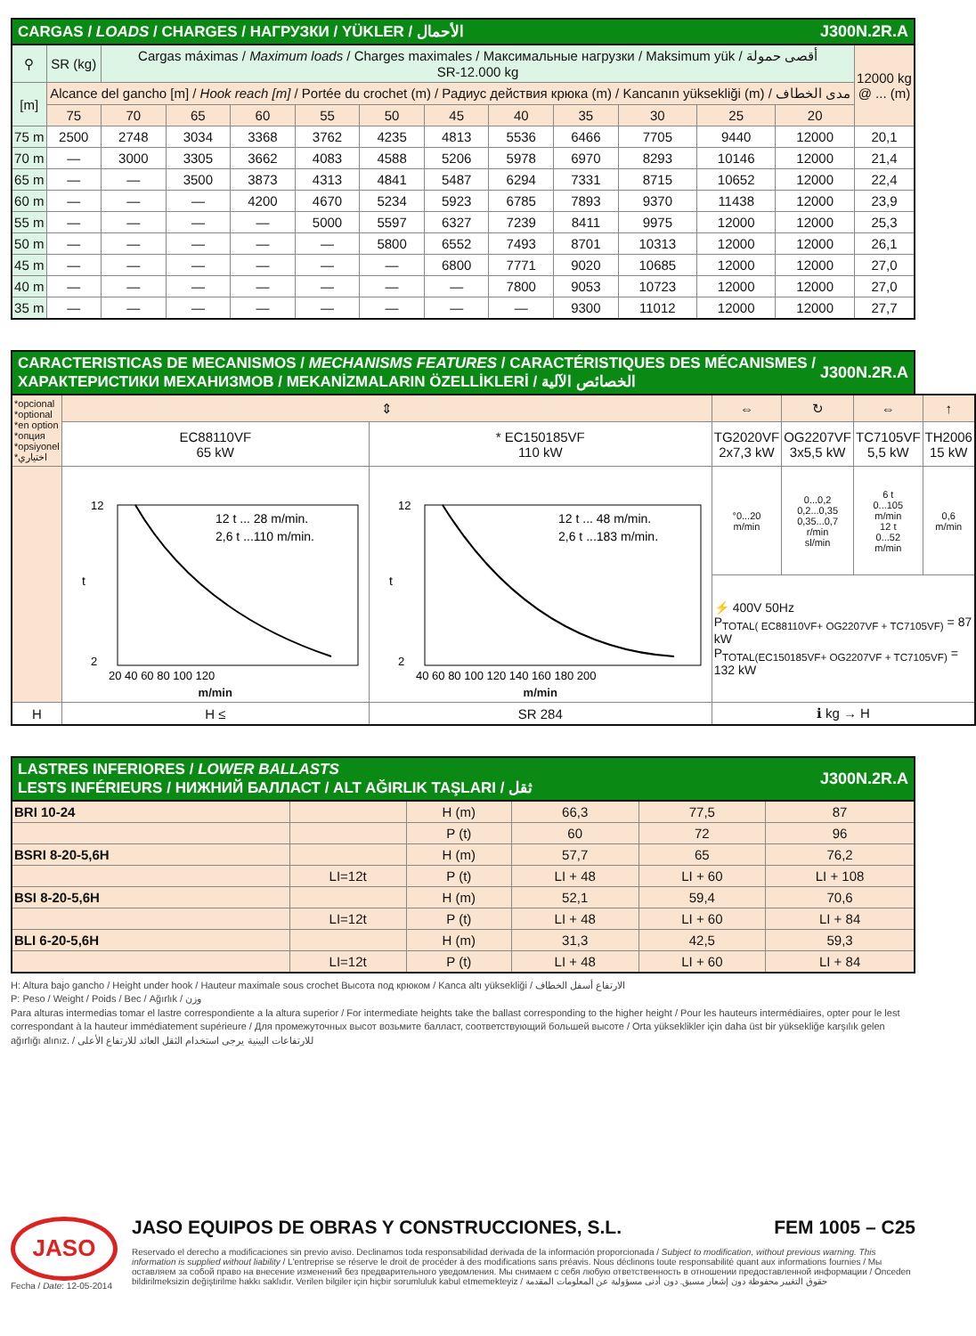CARGAS / LOADS / CHARGES / НАГРУЗКИ / YÜKLER / الأحمال J300N.2R.A
| ⚲ | SR (kg) | Cargas máximas / Maximum loads / Charges maximales / Максимальные нагрузки / Maksimum yük / أقصى حمولة SR-12.000 kg | | | | | | | | | | | 12000 kg @ ... (m) |
| [m] | Alcance del gancho [m] / Hook reach [m] / Portée du crochet (m) / Радиус действия крюка (m) / Kancanın yüksekliği (m) / مدى الخطاف | | | | | | | | | | | | |
| | 75 | 70 | 65 | 60 | 55 | 50 | 45 | 40 | 35 | 30 | 25 | 20 | |
| 75 m | 2500 | 2748 | 3034 | 3368 | 3762 | 4235 | 4813 | 5536 | 6466 | 7705 | 9440 | 12000 | 20,1 |
| 70 m | — | 3000 | 3305 | 3662 | 4083 | 4588 | 5206 | 5978 | 6970 | 8293 | 10146 | 12000 | 21,4 |
| 65 m | — | — | 3500 | 3873 | 4313 | 4841 | 5487 | 6294 | 7331 | 8715 | 10652 | 12000 | 22,4 |
| 60 m | — | — | — | 4200 | 4670 | 5234 | 5923 | 6785 | 7893 | 9370 | 11438 | 12000 | 23,9 |
| 55 m | — | — | — | — | 5000 | 5597 | 6327 | 7239 | 8411 | 9975 | 12000 | 12000 | 25,3 |
| 50 m | — | — | — | — | — | 5800 | 6552 | 7493 | 8701 | 10313 | 12000 | 12000 | 26,1 |
| 45 m | — | — | — | — | — | — | 6800 | 7771 | 9020 | 10685 | 12000 | 12000 | 27,0 |
| 40 m | — | — | — | — | — | — | — | 7800 | 9053 | 10723 | 12000 | 12000 | 27,0 |
| 35 m | — | — | — | — | — | — | — | — | 9300 | 11012 | 12000 | 12000 | 27,7 |
CARACTERISTICAS DE MECANISMOS / MECHANISMS FEATURES / CARACTÉRISTIQUES DES MÉCANISMES / ХАРАКТЕРИСТИКИ МЕХАНИЗМОВ / MEKANİZMALARIN ÖZELLİKLERİ / الخصائص الآلية J300N.2R.A
| *opcional *optional *en option *опция *opsiyonel *اختياري | ⇕ | | ⇔ | ↻ | ⇔ | ↑ |
| | EC88110VF 65 kW | * EC150185VF 110 kW | TG2020VF 2x7,3 kW | OG2207VF 3x5,5 kW | TC7105VF 5,5 kW | TH2006 15 kW |
| | 12 t ... 28 m/min. 2,6 t ...110 m/min. t 12 2 20 40 60 80 100 120 m/min | 12 t ... 48 m/min. 2,6 t ...183 m/min. t 12 2 40 60 80 100 120 140 160 180 200 m/min | °0...20 m/min | 0...0,2 0,2...0,35 0,35...0,7 r/min sl/min | 6 t 0...105 m/min 12 t 0...52 m/min | 0,6 m/min |
| | | | ⚡ 400V 50Hz P<sub>TOTAL( EC88110VF+ OG2207VF + TC7105VF)</sub> = 87 kW P<sub>TOTAL(EC150185VF+ OG2207VF + TC7105VF)</sub> = 132 kW | | | |
| H | H ≤ | SR 284 | ℹ kg → H | | | |
LASTRES INFERIORES / LOWER BALLASTS
LESTS INFÉRIEURS / НИЖНИЙ БАЛЛАСТ / ALT AĞIRLIK TAŞLARI / ثقل J300N.2R.A
| BRI 10-24 | | H (m) | 66,3 | 77,5 | 87 |
| | | P (t) | 60 | 72 | 96 |
| BSRI 8-20-5,6H | | H (m) | 57,7 | 65 | 76,2 |
| | LI=12t | P (t) | LI + 48 | LI + 60 | LI + 108 |
| BSI 8-20-5,6H | | H (m) | 52,1 | 59,4 | 70,6 |
| | LI=12t | P (t) | LI + 48 | LI + 60 | LI + 84 |
| BLI 6-20-5,6H | | H (m) | 31,3 | 42,5 | 59,3 |
| | LI=12t | P (t) | LI + 48 | LI + 60 | LI + 84 |
H: Altura bajo gancho / Height under hook / Hauteur maximale sous crochet Высота под крюком / Kanca altı yüksekliği / الارتفاع أسفل الخطاف
P: Peso / Weight / Poids / Вес / Ağırlık / وزن
Para alturas intermedias tomar el lastre correspondiente a la altura superior / For intermediate heights take the ballast corresponding to the higher height / Pour les hauteurs intermédiaires, opter pour le lest correspondant à la hauteur immédiatement supérieure / Для промежуточных высот возьмите балласт, соответствующий большей высоте / Orta yükseklikler için daha üst bir yüksekliğe karşılık gelen ağırlığı alınız. / للارتفاعات البينية يرجى استخدام الثقل العائد للارتفاع الأعلى
JASO
Fecha / Date: 12-05-2014
JASO EQUIPOS DE OBRAS Y CONSTRUCCIONES, S.L. FEM 1005 – C25
Reservado el derecho a modificaciones sin previo aviso. Declinamos toda responsabilidad derivada de la información proporcionada / Subject to modification, without previous warning. This information is supplied without liability / L'entreprise se réserve le droit de procéder à des modifications sans préavis. Nous déclinons toute responsabilité quant aux informations fournies / Мы оставляем за собой право на внесение изменений без предварительного уведомления. Мы снимаем с себя любую ответственность в отношении предоставленной информации / Önceden bildirilmeksizin değiştirilme hakkı saklıdır. Verilen bilgiler için hiçbir sorumluluk kabul etmemekteyiz / حقوق التغيير محفوظة دون إشعار مسبق. دون أدنى مسؤولية عن المعلومات المقدمة